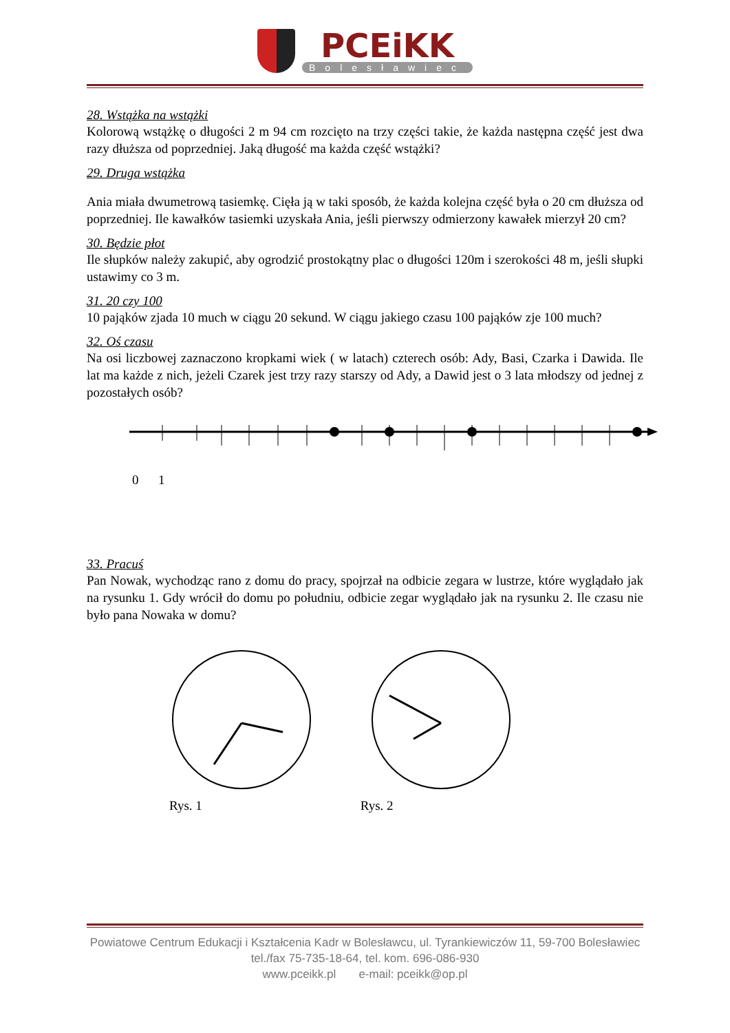PCEiKK
Bolesławiec
28. Wstążka na wstążki
Kolorową wstążkę o długości 2 m 94 cm rozcięto na trzy części takie, że każda następna część jest dwa razy dłuższa od poprzedniej. Jaką długość ma każda część wstążki?
29. Druga wstążka
Ania miała dwumetrową tasiemkę. Cięła ją w taki sposób, że każda kolejna część była o 20 cm dłuższa od poprzedniej. Ile kawałków tasiemki uzyskała Ania, jeśli pierwszy odmierzony kawałek mierzył 20 cm?
30. Będzie płot
Ile słupków należy zakupić, aby ogrodzić prostokątny plac o długości 120m i szerokości 48 m, jeśli słupki ustawimy co 3 m.
31. 20 czy 100
10 pająków zjada 10 much w ciągu 20 sekund. W ciągu jakiego czasu 100 pająków zje 100 much?
32. Oś czasu
Na osi liczbowej zaznaczono kropkami wiek ( w latach) czterech osób: Ady, Basi, Czarka i Dawida. Ile lat ma każde z nich, jeżeli Czarek jest trzy razy starszy od Ady, a Dawid jest o 3 lata młodszy od jednej z pozostałych osób?
0 1
33. Pracuś
Pan Nowak, wychodząc rano z domu do pracy, spojrzał na odbicie zegara w lustrze, które wyglądało jak na rysunku 1. Gdy wrócił do domu po południu, odbicie zegar wyglądało jak na rysunku 2. Ile czasu nie było pana Nowaka w domu?
Rys. 1 Rys. 2
Powiatowe Centrum Edukacji i Kształcenia Kadr w Bolesławcu, ul. Tyrankiewiczów 11, 59-700 Bolesławiec
tel./fax 75-735-18-64, tel. kom. 696-086-930
www.pceikk.pl e-mail: pceikk@op.pl